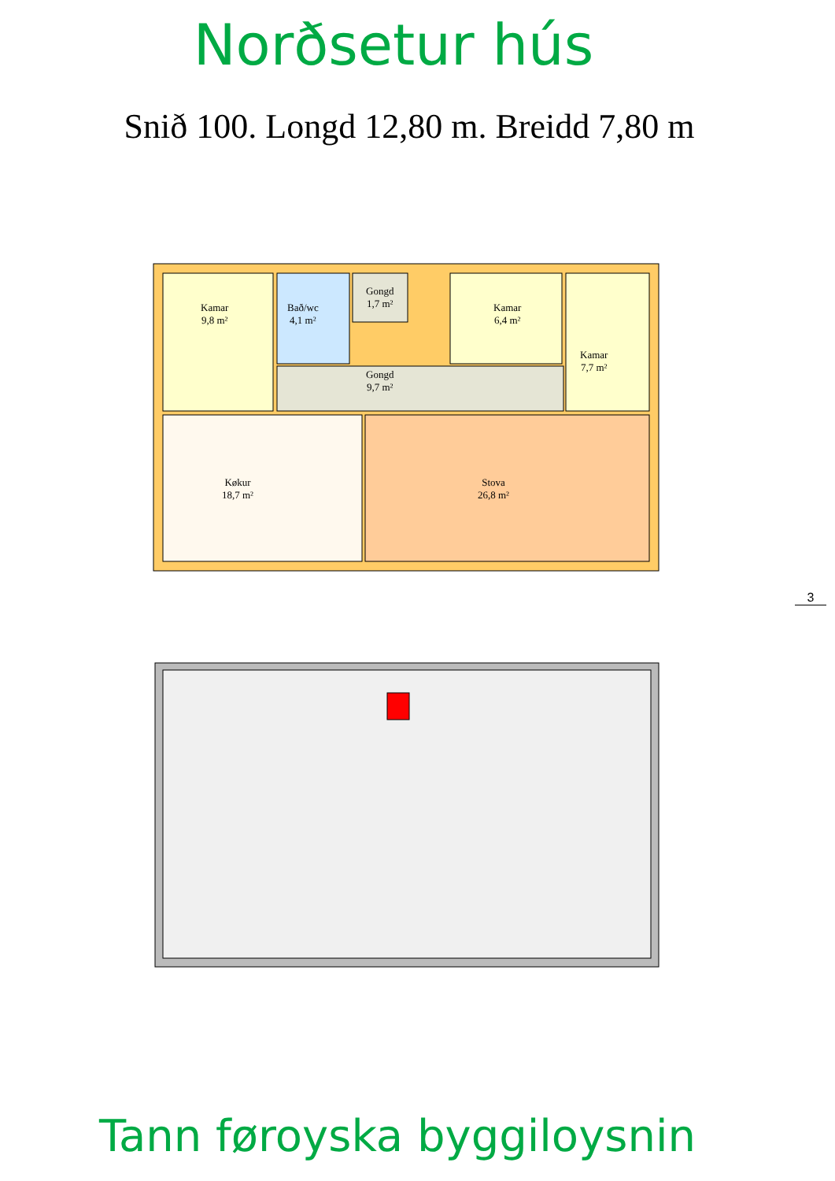Norðsetur hús
Snið 100. Longd 12,80 m. Breidd 7,80 m
Kamar
9,8 m²
Bað/wc
4,1 m²
Gongd
1,7 m²
Kamar
6,4 m²
Kamar
7,7 m²
Gongd
9,7 m²
Køkur
18,7 m²
Stova
26,8 m²
3
Tann føroyska byggiloysnin